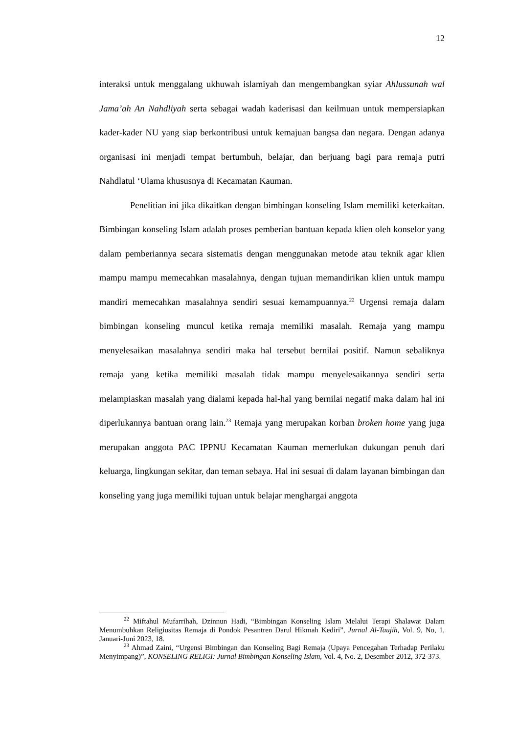12
interaksi untuk menggalang ukhuwah islamiyah dan mengembangkan syiar Ahlussunah wal Jama’ah An Nahdliyah serta sebagai wadah kaderisasi dan keilmuan untuk mempersiapkan kader-kader NU yang siap berkontribusi untuk kemajuan bangsa dan negara. Dengan adanya organisasi ini menjadi tempat bertumbuh, belajar, dan berjuang bagi para remaja putri Nahdlatul ‘Ulama khususnya di Kecamatan Kauman.
Penelitian ini jika dikaitkan dengan bimbingan konseling Islam memiliki keterkaitan. Bimbingan konseling Islam adalah proses pemberian bantuan kepada klien oleh konselor yang dalam pemberiannya secara sistematis dengan menggunakan metode atau teknik agar klien mampu mampu memecahkan masalahnya, dengan tujuan memandirikan klien untuk mampu mandiri memecahkan masalahnya sendiri sesuai kemampuannya.<sup>22</sup> Urgensi remaja dalam bimbingan konseling muncul ketika remaja memiliki masalah. Remaja yang mampu menyelesaikan masalahnya sendiri maka hal tersebut bernilai positif. Namun sebaliknya remaja yang ketika memiliki masalah tidak mampu menyelesaikannya sendiri serta melampiaskan masalah yang dialami kepada hal-hal yang bernilai negatif maka dalam hal ini diperlukannya bantuan orang lain.<sup>23</sup> Remaja yang merupakan korban broken home yang juga merupakan anggota PAC IPPNU Kecamatan Kauman memerlukan dukungan penuh dari keluarga, lingkungan sekitar, dan teman sebaya. Hal ini sesuai di dalam layanan bimbingan dan konseling yang juga memiliki tujuan untuk belajar menghargai anggota
<sup>22</sup> Miftahul Mufarrihah, Dzinnun Hadi, “Bimbingan Konseling Islam Melalui Terapi Shalawat Dalam Menumbuhkan Religiusitas Remaja di Pondok Pesantren Darul Hikmah Kediri”, Jurnal Al-Taujih, Vol. 9, No, 1, Januari-Juni 2023, 18.
<sup>23</sup> Ahmad Zaini, “Urgensi Bimbingan dan Konseling Bagi Remaja (Upaya Pencegahan Terhadap Perilaku Menyimpang)”, KONSELING RELIGI: Jurnal Bimbingan Konseling Islam, Vol. 4, No. 2, Desember 2012, 372-373.